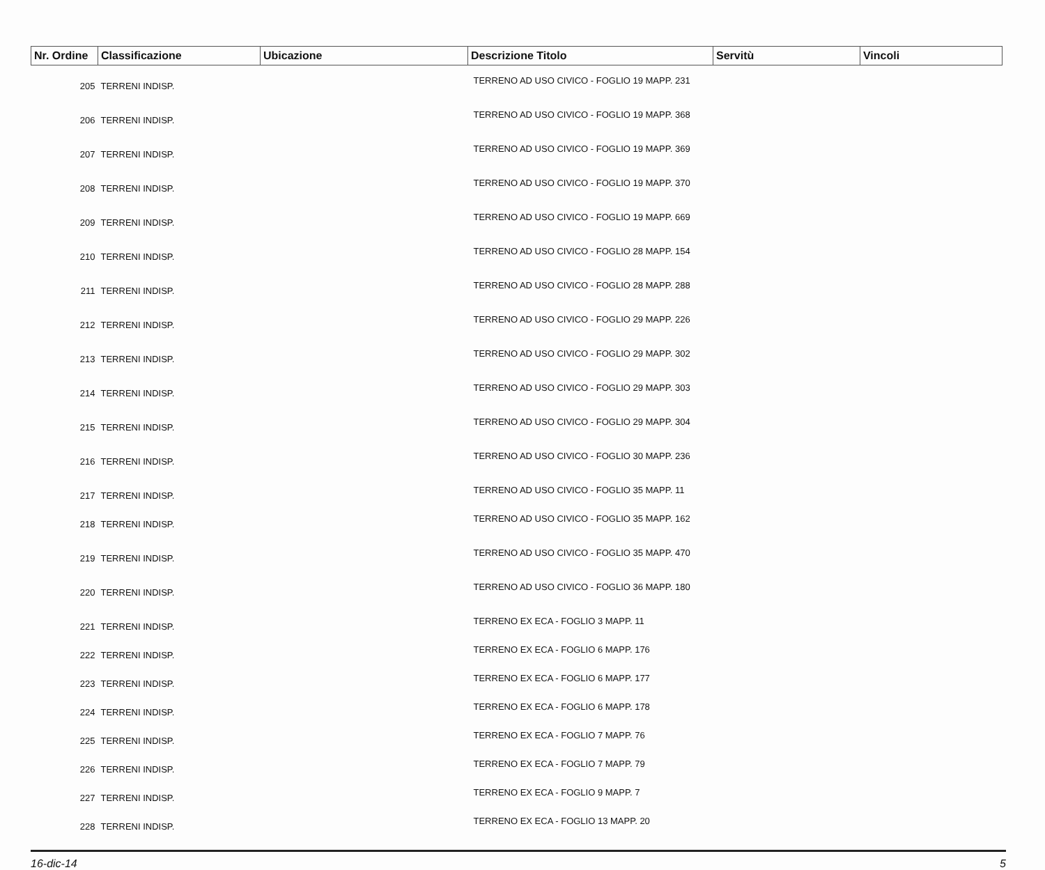| Nr. Ordine | Classificazione | Ubicazione | Descrizione Titolo | Servitù | Vincoli |
| --- | --- | --- | --- | --- | --- |
| 205 | TERRENI INDISP. | | TERRENO AD USO CIVICO - FOGLIO 19 MAPP. 231 | | |
| 206 | TERRENI INDISP. | | TERRENO AD USO CIVICO - FOGLIO 19 MAPP. 368 | | |
| 207 | TERRENI INDISP. | | TERRENO AD USO CIVICO - FOGLIO 19 MAPP. 369 | | |
| 208 | TERRENI INDISP. | | TERRENO AD USO CIVICO - FOGLIO 19 MAPP. 370 | | |
| 209 | TERRENI INDISP. | | TERRENO AD USO CIVICO - FOGLIO 19 MAPP. 669 | | |
| 210 | TERRENI INDISP. | | TERRENO AD USO CIVICO - FOGLIO 28 MAPP. 154 | | |
| 211 | TERRENI INDISP. | | TERRENO AD USO CIVICO - FOGLIO 28 MAPP. 288 | | |
| 212 | TERRENI INDISP. | | TERRENO AD USO CIVICO - FOGLIO 29 MAPP. 226 | | |
| 213 | TERRENI INDISP. | | TERRENO AD USO CIVICO - FOGLIO 29 MAPP. 302 | | |
| 214 | TERRENI INDISP. | | TERRENO AD USO CIVICO - FOGLIO 29 MAPP. 303 | | |
| 215 | TERRENI INDISP. | | TERRENO AD USO CIVICO - FOGLIO 29 MAPP. 304 | | |
| 216 | TERRENI INDISP. | | TERRENO AD USO CIVICO - FOGLIO 30 MAPP. 236 | | |
| 217 | TERRENI INDISP. | | TERRENO AD USO CIVICO - FOGLIO 35 MAPP. 11 | | |
| 218 | TERRENI INDISP. | | TERRENO AD USO CIVICO - FOGLIO 35 MAPP. 162 | | |
| 219 | TERRENI INDISP. | | TERRENO AD USO CIVICO - FOGLIO 35 MAPP. 470 | | |
| 220 | TERRENI INDISP. | | TERRENO AD USO CIVICO - FOGLIO 36 MAPP. 180 | | |
| 221 | TERRENI INDISP. | | TERRENO EX ECA - FOGLIO 3 MAPP. 11 | | |
| 222 | TERRENI INDISP. | | TERRENO EX ECA - FOGLIO 6 MAPP. 176 | | |
| 223 | TERRENI INDISP. | | TERRENO EX ECA - FOGLIO 6 MAPP. 177 | | |
| 224 | TERRENI INDISP. | | TERRENO EX ECA - FOGLIO 6 MAPP. 178 | | |
| 225 | TERRENI INDISP. | | TERRENO EX ECA - FOGLIO 7 MAPP. 76 | | |
| 226 | TERRENI INDISP. | | TERRENO EX ECA - FOGLIO 7 MAPP. 79 | | |
| 227 | TERRENI INDISP. | | TERRENO EX ECA - FOGLIO 9 MAPP. 7 | | |
| 228 | TERRENI INDISP. | | TERRENO EX ECA - FOGLIO 13 MAPP. 20 | | |
16-dic-14 5